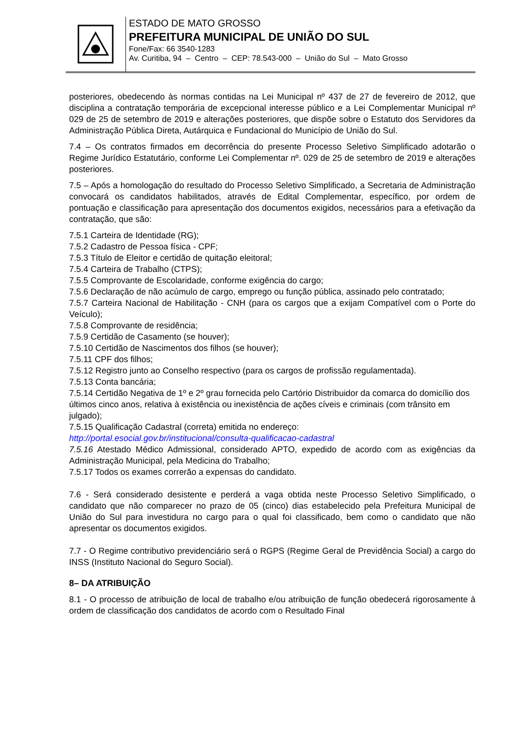ESTADO DE MATO GROSSO
PREFEITURA MUNICIPAL DE UNIÃO DO SUL
Fone/Fax: 66 3540-1283
Av. Curitiba, 94 – Centro – CEP: 78.543-000 – União do Sul – Mato Grosso
posteriores, obedecendo às normas contidas na Lei Municipal nº 437 de 27 de fevereiro de 2012, que disciplina a contratação temporária de excepcional interesse público e a Lei Complementar Municipal nº 029 de 25 de setembro de 2019 e alterações posteriores, que dispõe sobre o Estatuto dos Servidores da Administração Pública Direta, Autárquica e Fundacional do Município de União do Sul.
7.4 – Os contratos firmados em decorrência do presente Processo Seletivo Simplificado adotarão o Regime Jurídico Estatutário, conforme Lei Complementar nº. 029 de 25 de setembro de 2019 e alterações posteriores.
7.5 – Após a homologação do resultado do Processo Seletivo Simplificado, a Secretaria de Administração convocará os candidatos habilitados, através de Edital Complementar, específico, por ordem de pontuação e classificação para apresentação dos documentos exigidos, necessários para a efetivação da contratação, que são:
7.5.1 Carteira de Identidade (RG);
7.5.2 Cadastro de Pessoa física - CPF;
7.5.3 Título de Eleitor e certidão de quitação eleitoral;
7.5.4 Carteira de Trabalho (CTPS);
7.5.5 Comprovante de Escolaridade, conforme exigência do cargo;
7.5.6 Declaração de não acúmulo de cargo, emprego ou função pública, assinado pelo contratado;
7.5.7 Carteira Nacional de Habilitação - CNH (para os cargos que a exijam Compatível com o Porte do Veículo);
7.5.8 Comprovante de residência;
7.5.9 Certidão de Casamento (se houver);
7.5.10 Certidão de Nascimentos dos filhos (se houver);
7.5.11 CPF dos filhos;
7.5.12 Registro junto ao Conselho respectivo (para os cargos de profissão regulamentada).
7.5.13 Conta bancária;
7.5.14 Certidão Negativa de 1º e 2º grau fornecida pelo Cartório Distribuidor da comarca do domicílio dos últimos cinco anos, relativa à existência ou inexistência de ações cíveis e criminais (com trânsito em julgado);
7.5.15 Qualificação Cadastral (correta) emitida no endereço:
http://portal.esocial.gov.br/institucional/consulta-qualificacao-cadastral
7.5.16 Atestado Médico Admissional, considerado APTO, expedido de acordo com as exigências da Administração Municipal, pela Medicina do Trabalho;
7.5.17 Todos os exames correrão a expensas do candidato.
7.6 - Será considerado desistente e perderá a vaga obtida neste Processo Seletivo Simplificado, o candidato que não comparecer no prazo de 05 (cinco) dias estabelecido pela Prefeitura Municipal de União do Sul para investidura no cargo para o qual foi classificado, bem como o candidato que não apresentar os documentos exigidos.
7.7 - O Regime contributivo previdenciário será o RGPS (Regime Geral de Previdência Social) a cargo do INSS (Instituto Nacional do Seguro Social).
8– DA ATRIBUIÇÃO
8.1 - O processo de atribuição de local de trabalho e/ou atribuição de função obedecerá rigorosamente à ordem de classificação dos candidatos de acordo com o Resultado Final